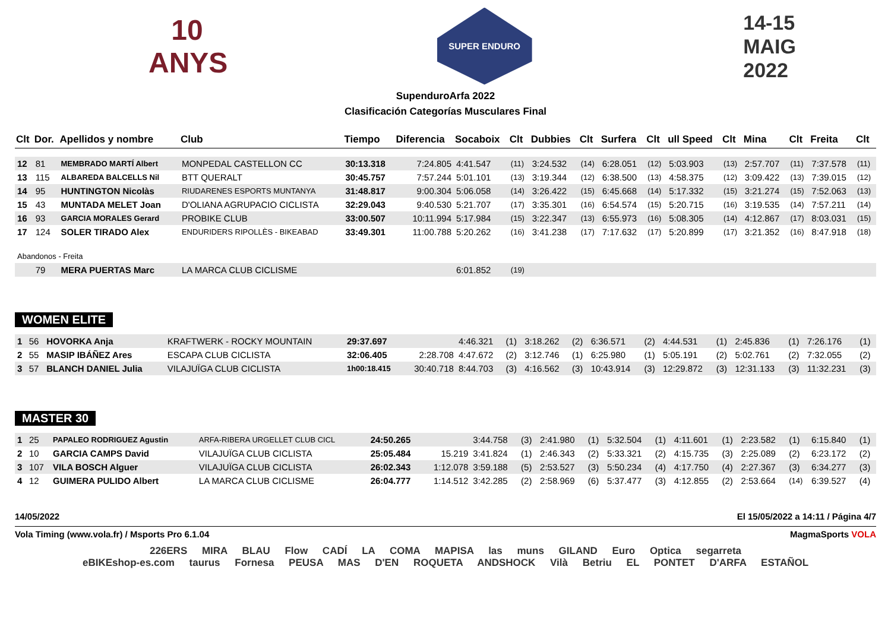10 ANYS
SUPER ENDURO
14-15
MAIG
2022
SupenduroArfa 2022
Clasificación Categorías Musculares Final
| Clt | Dor. | Apellidos y nombre | Club | Tiempo | Diferencia | Socaboix | Clt | Dubbies | Clt | Surfera | Clt | ull Speed | Clt | Mina | Clt | Freita | Clt |
| --- | --- | --- | --- | --- | --- | --- | --- | --- | --- | --- | --- | --- | --- | --- | --- | --- | --- |
| 12 | 81 | MEMBRADO MARTÍ Albert | MONPEDAL CASTELLON CC | 30:13.318 | 7:24.805 | 4:41.547 | (11) | 3:24.532 | (14) | 6:28.051 | (12) | 5:03.903 | (13) | 2:57.707 | (11) | 7:37.578 | (11) |
| 13 | 115 | ALBAREDA BALCELLS Nil | BTT QUERALT | 30:45.757 | 7:57.244 | 5:01.101 | (13) | 3:19.344 | (12) | 6:38.500 | (13) | 4:58.375 | (12) | 3:09.422 | (13) | 7:39.015 | (12) |
| 14 | 95 | HUNTINGTON Nicolàs | RIUDARENES ESPORTS MUNTANYA | 31:48.817 | 9:00.304 | 5:06.058 | (14) | 3:26.422 | (15) | 6:45.668 | (14) | 5:17.332 | (15) | 3:21.274 | (15) | 7:52.063 | (13) |
| 15 | 43 | MUNTADA MELET Joan | D'OLIANA AGRUPACIO CICLISTA | 32:29.043 | 9:40.530 | 5:21.707 | (17) | 3:35.301 | (16) | 6:54.574 | (15) | 5:20.715 | (16) | 3:19.535 | (14) | 7:57.211 | (14) |
| 16 | 93 | GARCIA MORALES Gerard | PROBIKE CLUB | 33:00.507 | 10:11.994 | 5:17.984 | (15) | 3:22.347 | (13) | 6:55.973 | (16) | 5:08.305 | (14) | 4:12.867 | (17) | 8:03.031 | (15) |
| 17 | 124 | SOLER TIRADO Alex | ENDURIDERS RIPOLLÈS - BIKEABAD | 33:49.301 | 11:00.788 | 5:20.262 | (16) | 3:41.238 | (17) | 7:17.632 | (17) | 5:20.899 | (17) | 3:21.352 | (16) | 8:47.918 | (18) |
| Abandonos - Freita | | | | | | | | | | | | | | | | | |
| | 79 | MERA PUERTAS Marc | LA MARCA CLUB CICLISME | | | 6:01.852 | (19) | | | | | | | | | | |
WOMEN ELITE
| 1 | 56 | HOVORKA Anja | KRAFTWERK - ROCKY MOUNTAIN | 29:37.697 | | 4:46.321 | (1) | 3:18.262 | (2) | 6:36.571 | (2) | 4:44.531 | (1) | 2:45.836 | (1) | 7:26.176 | (1) |
| 2 | 55 | MASIP IBÁÑEZ Ares | ESCAPA CLUB CICLISTA | 32:06.405 | 2:28.708 | 4:47.672 | (2) | 3:12.746 | (1) | 6:25.980 | (1) | 5:05.191 | (2) | 5:02.761 | (2) | 7:32.055 | (2) |
| 3 | 57 | BLANCH DANIEL Julia | VILAJUÏGA CLUB CICLISTA | 1h00:18.415 | 30:40.718 | 8:44.703 | (3) | 4:16.562 | (3) | 10:43.914 | (3) | 12:29.872 | (3) | 12:31.133 | (3) | 11:32.231 | (3) |
MASTER 30
| 1 | 25 | PAPALEO RODRIGUEZ Agustin | ARFA-RIBERA URGELLET CLUB CICL | 24:50.265 | | 3:44.758 | (3) | 2:41.980 | (1) | 5:32.504 | (1) | 4:11.601 | (1) | 2:23.582 | (1) | 6:15.840 | (1) |
| 2 | 10 | GARCIA CAMPS David | VILAJUÏGA CLUB CICLISTA | 25:05.484 | 15.219 | 3:41.824 | (1) | 2:46.343 | (2) | 5:33.321 | (2) | 4:15.735 | (3) | 2:25.089 | (2) | 6:23.172 | (2) |
| 3 | 107 | VILA BOSCH Alguer | VILAJUÏGA CLUB CICLISTA | 26:02.343 | 1:12.078 | 3:59.188 | (5) | 2:53.527 | (3) | 5:50.234 | (4) | 4:17.750 | (4) | 2:27.367 | (3) | 6:34.277 | (3) |
| 4 | 12 | GUIMERA PULIDO Albert | LA MARCA CLUB CICLISME | 26:04.777 | 1:14.512 | 3:42.285 | (2) | 2:58.969 | (6) | 5:37.477 | (3) | 4:12.855 | (2) | 2:53.664 | (14) | 6:39.527 | (4) |
14/05/2022 El 15/05/2022 a 14:11 / Página 4/7
Vola Timing (www.vola.fr) / Msports Pro 6.1.04 MagmaSports VOLA
226ERS MIRA BLAU Flow CADÍ LA COMA MAPISA las muns GILAND Euro Optica segarreta
eBIKEshop-es.com taurus Fornesa PEUSA MAS D'EN ROQUETA ANDSHOCK Vilà Betriu EL PONTET D'ARFA ESTAÑOL